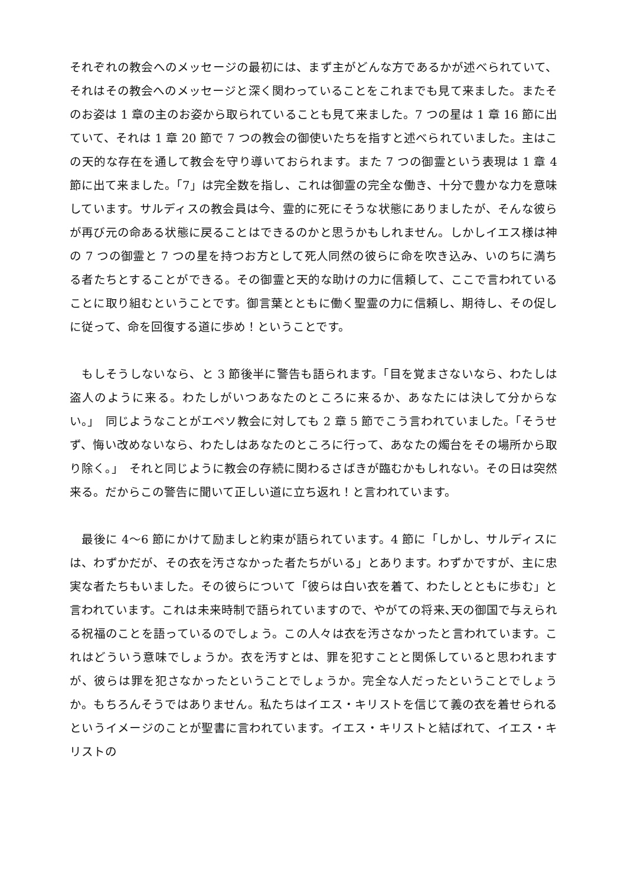それぞれの教会へのメッセージの最初には、まず主がどんな方であるかが述べられていて、それはその教会へのメッセージと深く関わっていることをこれまでも見て来ました。またそのお姿は 1 章の主のお姿から取られていることも見て来ました。7 つの星は 1 章 16 節に出ていて、それは 1 章 20 節で 7 つの教会の御使いたちを指すと述べられていました。主はこの天的な存在を通して教会を守り導いておられます。また 7 つの御霊という表現は 1 章 4 節に出て来ました。「7」は完全数を指し、これは御霊の完全な働き、十分で豊かな力を意味しています。サルディスの教会員は今、霊的に死にそうな状態にありましたが、そんな彼らが再び元の命ある状態に戻ることはできるのかと思うかもしれません。しかしイエス様は神の 7 つの御霊と 7 つの星を持つお方として死人同然の彼らに命を吹き込み、いのちに満ちる者たちとすることができる。その御霊と天的な助けの力に信頼して、ここで言われていることに取り組むということです。御言葉とともに働く聖霊の力に信頼し、期待し、その促しに従って、命を回復する道に歩め！ということです。
　もしそうしないなら、と 3 節後半に警告も語られます。「目を覚まさないなら、わたしは盗人のように来る。わたしがいつあなたのところに来るか、あなたには決して分からない。」　同じようなことがエペソ教会に対しても 2 章 5 節でこう言われていました。「そうせず、悔い改めないなら、わたしはあなたのところに行って、あなたの燭台をその場所から取り除く。」　それと同じように教会の存続に関わるさばきが臨むかもしれない。その日は突然来る。だからこの警告に聞いて正しい道に立ち返れ！と言われています。
　最後に 4～6 節にかけて励ましと約束が語られています。4 節に「しかし、サルディスには、わずかだが、その衣を汚さなかった者たちがいる」とあります。わずかですが、主に忠実な者たちもいました。その彼らについて「彼らは白い衣を着て、わたしとともに歩む」と言われています。これは未来時制で語られていますので、やがての将来､天の御国で与えられる祝福のことを語っているのでしょう。この人々は衣を汚さなかったと言われています。これはどういう意味でしょうか。衣を汚すとは、罪を犯すことと関係していると思われますが、彼らは罪を犯さなかったということでしょうか。完全な人だったということでしょうか。もちろんそうではありません。私たちはイエス・キリストを信じて義の衣を着せられるというイメージのことが聖書に言われています。イエス・キリストと結ばれて、イエス・キリストの